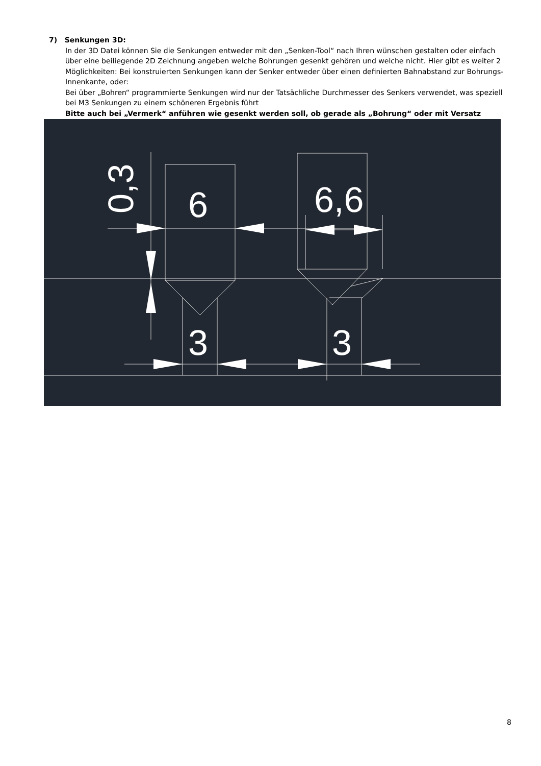7) Senkungen 3D:
In der 3D Datei können Sie die Senkungen entweder mit den „Senken-Tool“ nach Ihren wünschen gestalten oder einfach über eine beiliegende 2D Zeichnung angeben welche Bohrungen gesenkt gehören und welche nicht. Hier gibt es weiter 2 Möglichkeiten: Bei konstruierten Senkungen kann der Senker entweder über einen definierten Bahnabstand zur Bohrungs-Innenkante, oder:
Bei über „Bohren“ programmierte Senkungen wird nur der Tatsächliche Durchmesser des Senkers verwendet, was speziell bei M3 Senkungen zu einem schöneren Ergebnis führt
Bitte auch bei „Vermerk“ anführen wie gesenkt werden soll, ob gerade als „Bohrung“ oder mit Versatz
6
6,6
3
3
0,3
8